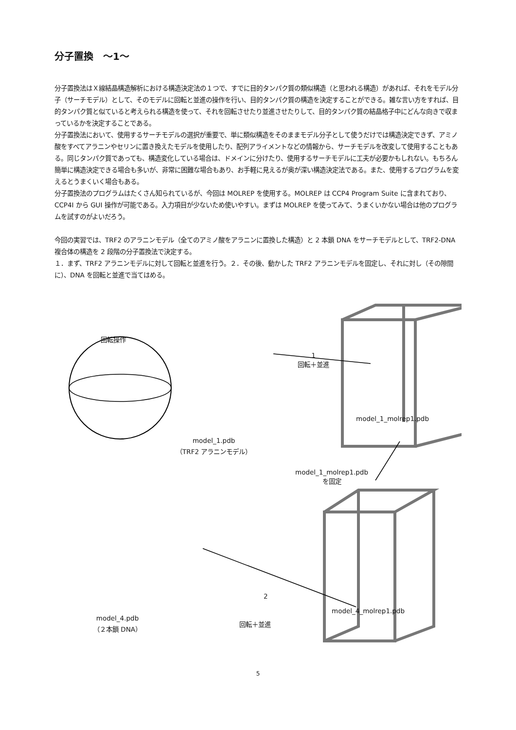分子置換　～1～
分子置換法はＸ線結晶構造解析における構造決定法の１つで、すでに目的タンパク質の類似構造（と思われる構造）があれば、それをモデル分子（サーチモデル）として、そのモデルに回転と並進の操作を行い、目的タンパク質の構造を決定することができる。雑な言い方をすれば、目的タンパク質と似ていると考えられる構造を使って、それを回転させたり並進させたりして、目的タンパク質の結晶格子中にどんな向きで収まっているかを決定することである。
分子置換法において、使用するサーチモデルの選択が重要で、単に類似構造をそのままモデル分子として使うだけでは構造決定できず、アミノ酸をすべてアラニンやセリンに置き換えたモデルを使用したり、配列アライメントなどの情報から、サーチモデルを改変して使用することもある。同じタンパク質であっても、構造変化している場合は、ドメインに分けたり、使用するサーチモデルに工夫が必要かもしれない。もちろん簡単に構造決定できる場合も多いが、非常に困難な場合もあり、お手軽に見えるが奥が深い構造決定法である。また、使用するプログラムを変えるとうまくいく場合もある。
分子置換法のプログラムはたくさん知られているが、今回は MOLREP を使用する。MOLREP は CCP4 Program Suite に含まれており、CCP4I から GUI 操作が可能である。入力項目が少ないため使いやすい。まずは MOLREP を使ってみて、うまくいかない場合は他のプログラムを試すのがよいだろう。
今回の実習では、TRF2 のアラニンモデル（全てのアミノ酸をアラニンに置換した構造）と 2 本鎖 DNA をサーチモデルとして、TRF2-DNA 複合体の構造を 2 段階の分子置換法で決定する。
１．まず、TRF2 アラニンモデルに対して回転と並進を行う。２．その後、動かした TRF2 アラニンモデルを固定し、それに対し（その隙間に）、DNA を回転と並進で当てはめる。
回転操作
model_1.pdb
（TRF2 アラニンモデル）
1
回転＋並進
model_1_molrep1.pdb
model_1_molrep1.pdb
を固定
model_4.pdb
（２本鎖 DNA）
2
回転＋並進
model_4_molrep1.pdb
5